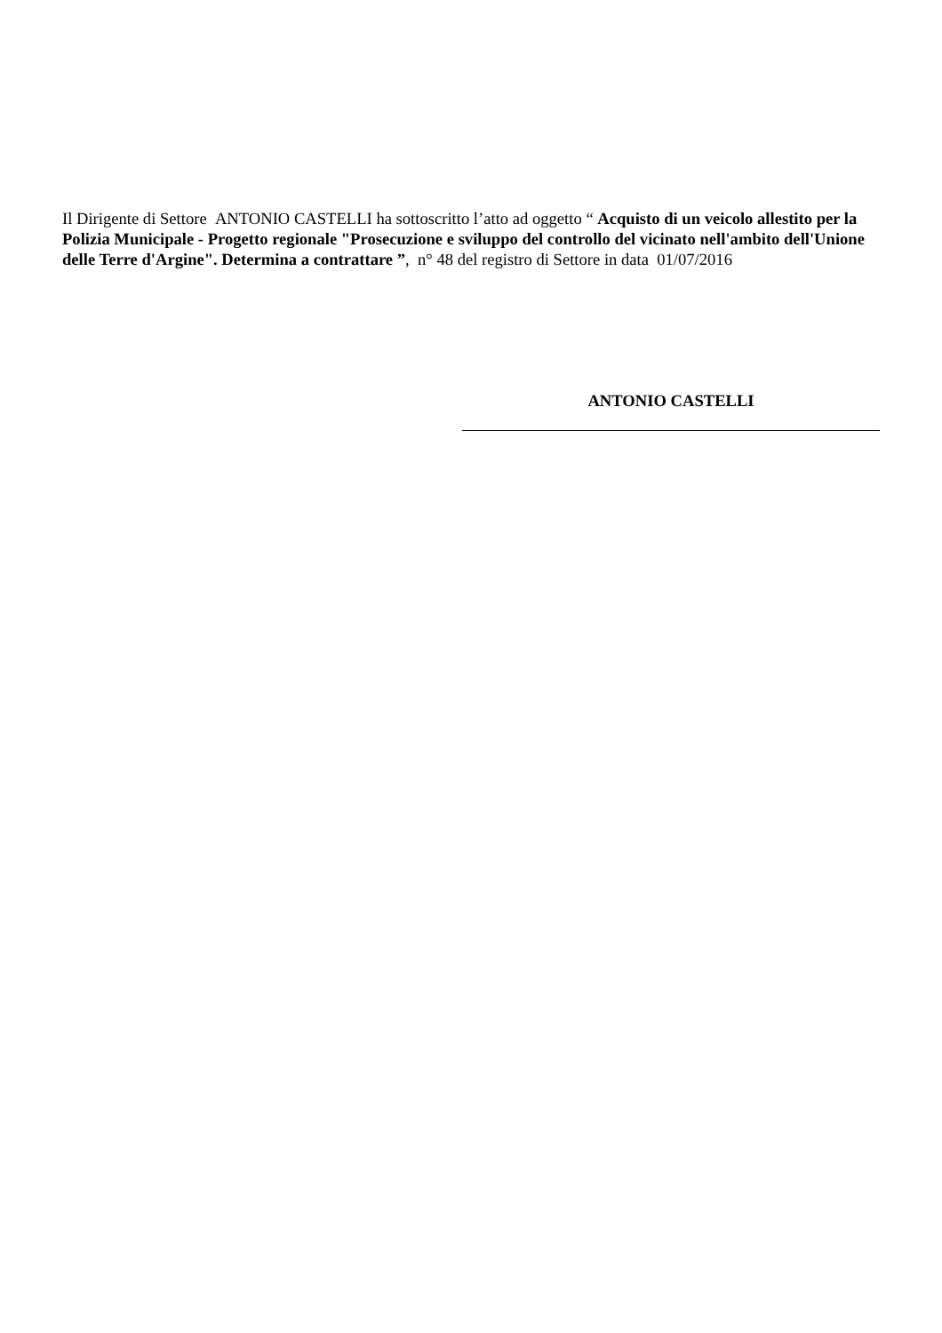Il Dirigente di Settore ANTONIO CASTELLI ha sottoscritto l’atto ad oggetto “ Acquisto di un veicolo allestito per la Polizia Municipale - Progetto regionale "Prosecuzione e sviluppo del controllo del vicinato nell'ambito dell'Unione delle Terre d'Argine". Determina a contrattare ”, n° 48 del registro di Settore in data 01/07/2016
ANTONIO CASTELLI